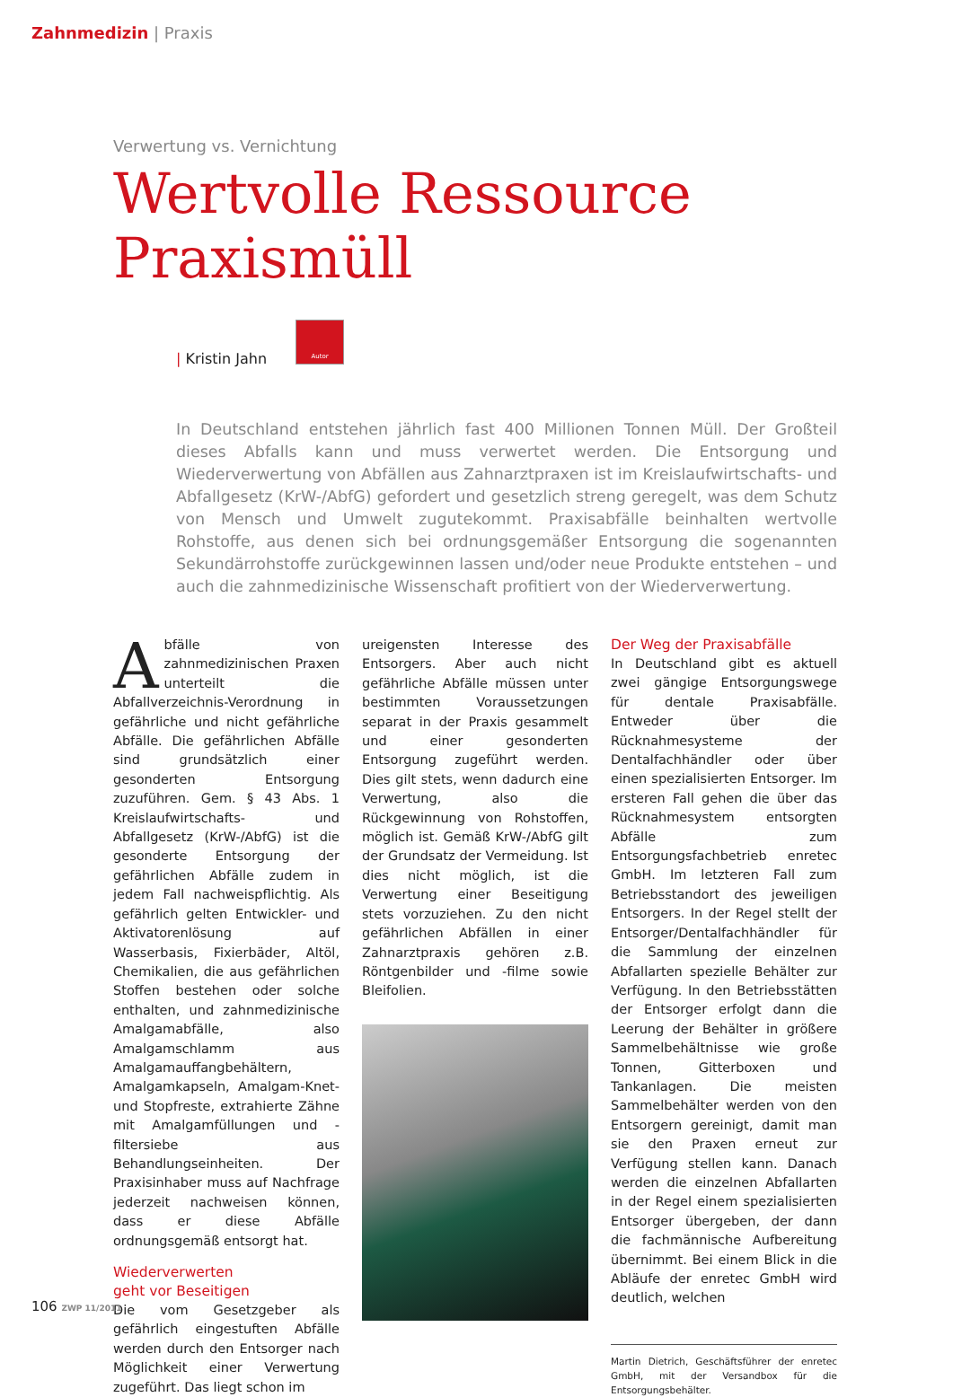Zahnmedizin | Praxis
Verwertung vs. Vernichtung
Wertvolle Ressource
Praxismüll
| Kristin Jahn
Autor
In Deutschland entstehen jährlich fast 400 Millionen Tonnen Müll. Der Großteil dieses Abfalls kann und muss verwertet werden. Die Entsorgung und Wiederverwertung von Abfällen aus Zahnarztpraxen ist im Kreislaufwirtschafts- und Abfallgesetz (KrW-/AbfG) gefordert und gesetzlich streng geregelt, was dem Schutz von Mensch und Umwelt zugutekommt. Praxisabfälle beinhalten wertvolle Rohstoffe, aus denen sich bei ordnungsgemäßer Entsorgung die sogenannten Sekundärrohstoffe zurückgewinnen lassen und/oder neue Produkte entstehen – und auch die zahnmedizinische Wissenschaft profitiert von der Wiederverwertung.
Abfälle von zahnmedizinischen Praxen unterteilt die Abfallverzeichnis-Verordnung in gefährliche und nicht gefährliche Abfälle. Die gefährlichen Abfälle sind grundsätzlich einer gesonderten Entsorgung zuzuführen. Gem. § 43 Abs. 1 Kreislaufwirtschafts- und Abfallgesetz (KrW-/AbfG) ist die gesonderte Entsorgung der gefährlichen Abfälle zudem in jedem Fall nachweispflichtig. Als gefährlich gelten Entwickler- und Aktivatorenlösung auf Wasserbasis, Fixierbäder, Altöl, Chemikalien, die aus gefährlichen Stoffen bestehen oder solche enthalten, und zahnmedizinische Amalgamabfälle, also Amalgamschlamm aus Amalgamauffangbehältern, Amalgamkapseln, Amalgam-Knet- und Stopfreste, extrahierte Zähne mit Amalgamfüllungen und -filtersiebe aus Behandlungseinheiten. Der Praxisinhaber muss auf Nachfrage jederzeit nachweisen können, dass er diese Abfälle ordnungsgemäß entsorgt hat.
Wiederverwerten
geht vor Beseitigen
Die vom Gesetzgeber als gefährlich eingestuften Abfälle werden durch den Entsorger nach Möglichkeit einer Verwertung zugeführt. Das liegt schon im
ureigensten Interesse des Entsorgers. Aber auch nicht gefährliche Abfälle müssen unter bestimmten Voraussetzungen separat in der Praxis gesammelt und einer gesonderten Entsorgung zugeführt werden. Dies gilt stets, wenn dadurch eine Verwertung, also die Rückgewinnung von Rohstoffen, möglich ist. Gemäß KrW-/AbfG gilt der Grundsatz der Vermeidung. Ist dies nicht möglich, ist die Verwertung einer Beseitigung stets vorzuziehen. Zu den nicht gefährlichen Abfällen in einer Zahnarztpraxis gehören z.B. Röntgenbilder und -filme sowie Bleifolien.
Der Weg der Praxisabfälle
In Deutschland gibt es aktuell zwei gängige Entsorgungswege für dentale Praxisabfälle. Entweder über die Rücknahmesysteme der Dentalfachhändler oder über einen spezialisierten Entsorger. Im ersteren Fall gehen die über das Rücknahmesystem entsorgten Abfälle zum Entsorgungsfachbetrieb enretec GmbH. Im letzteren Fall zum Betriebsstandort des jeweiligen Entsorgers. In der Regel stellt der Entsorger/Dentalfachhändler für die Sammlung der einzelnen Abfallarten spezielle Behälter zur Verfügung. In den Betriebsstätten der Entsorger erfolgt dann die Leerung der Behälter in größere Sammelbehältnisse wie große Tonnen, Gitterboxen und Tankanlagen. Die meisten Sammelbehälter werden von den Entsorgern gereinigt, damit man sie den Praxen erneut zur Verfügung stellen kann. Danach werden die einzelnen Abfallarten in der Regel einem spezialisierten Entsorger übergeben, der dann die fachmännische Aufbereitung übernimmt. Bei einem Blick in die Abläufe der enretec GmbH wird deutlich, welchen
Martin Dietrich, Geschäftsführer der enretec GmbH, mit der Versandbox für die Entsorgungsbehälter.
106 ZWP 11/2011